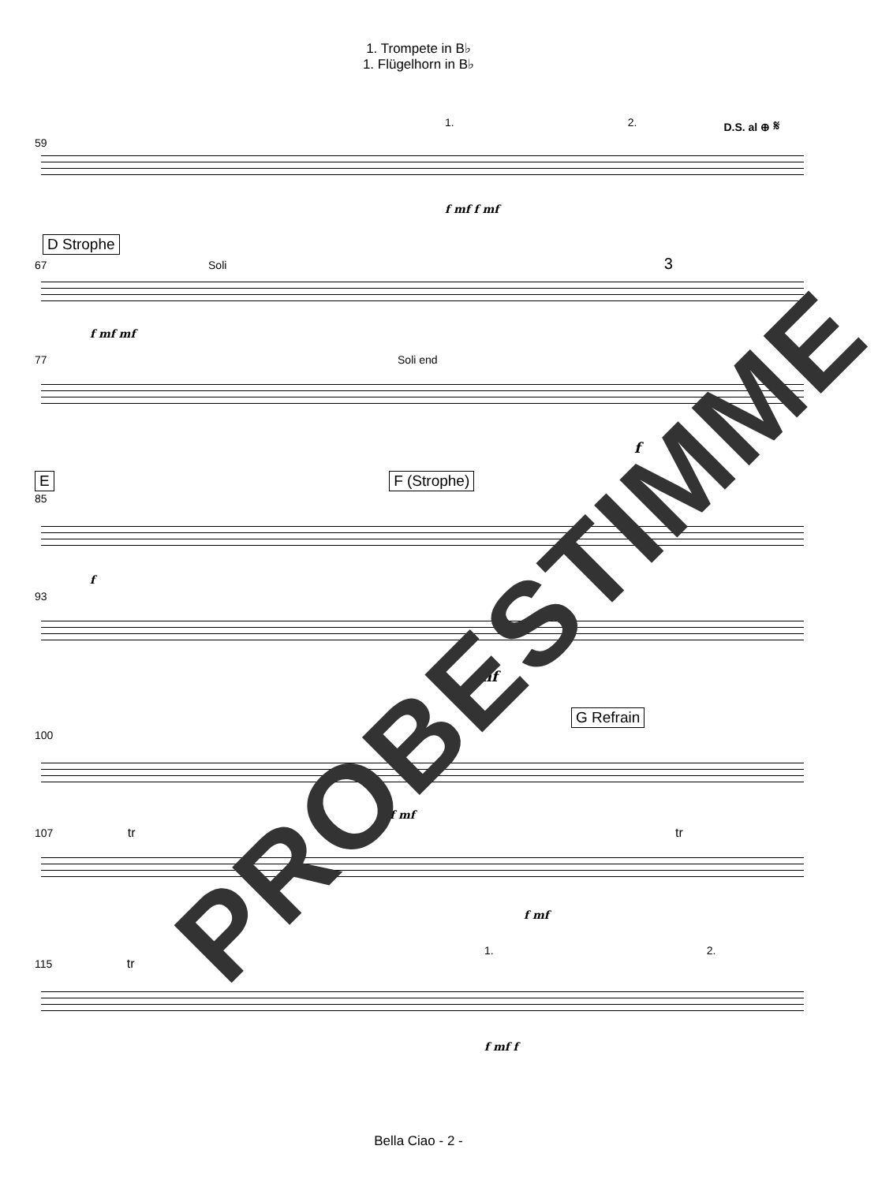1. Trompete in B♭
1. Flügelhorn in B♭
1. 2. D.S. al ⊕ 𝄋
59
f mf f mf
D Strophe
67 Soli 3
f mf mf
77 Soli end
f
E F (Strophe)
85
f
93
mf
G Refrain
100
f mf
107 tr tr
f mf
1. 2.
115 tr
f mf f
Bella Ciao - 2 -
PROBESTIMME